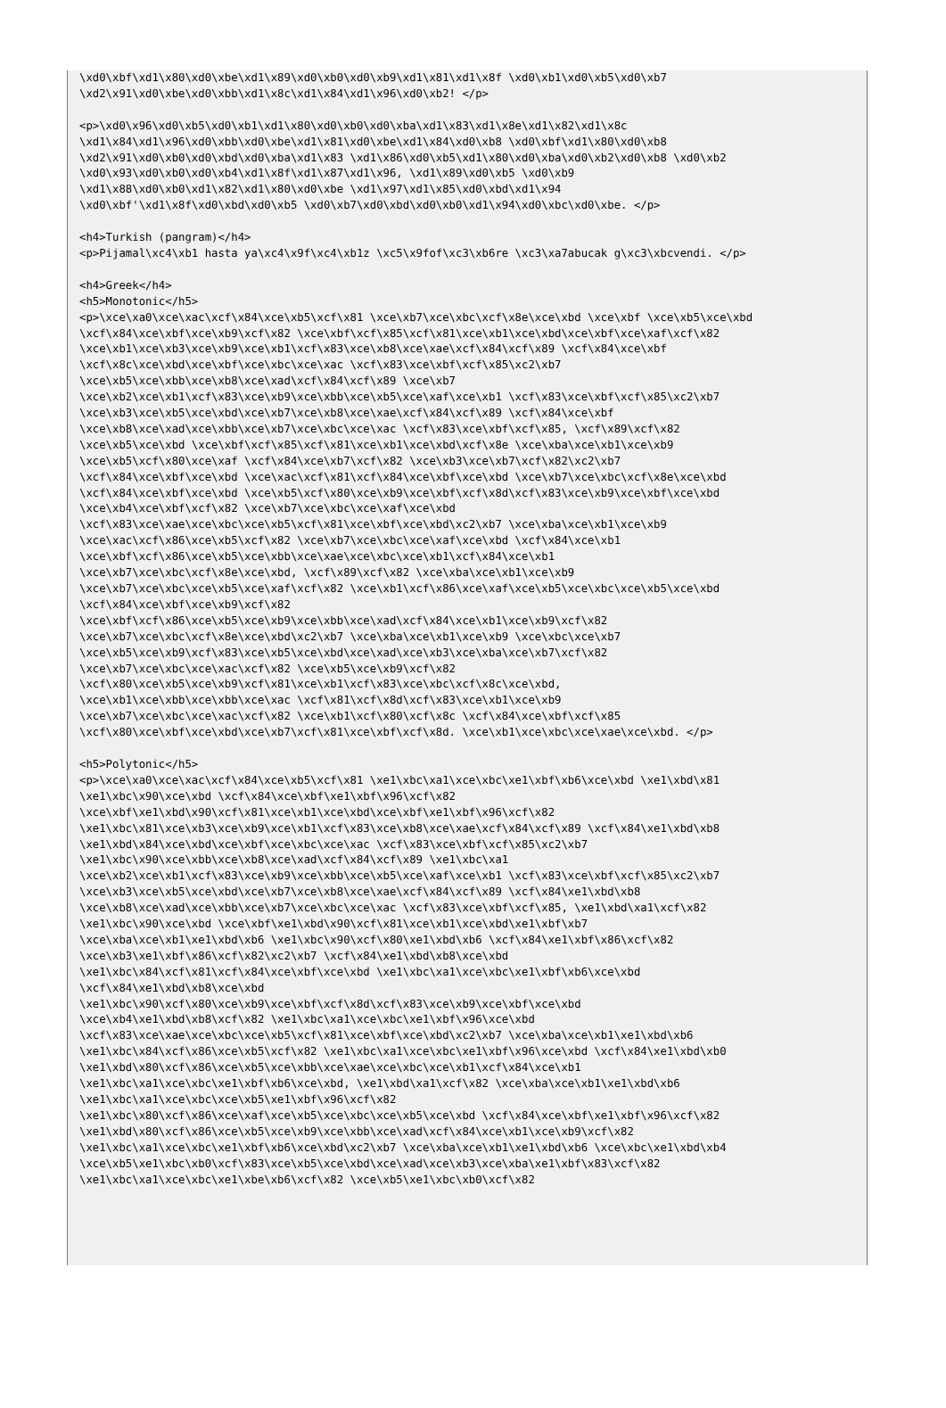\xd0\xbf\xd1\x80\xd0\xbe\xd1\x89\xd0\xb0\xd0\xb9\xd1\x81\xd1\x8f \xd0\xb1\xd0\xb5\xd0\xb7
\xd2\x91\xd0\xbe\xd0\xbb\xd1\x8c\xd1\x84\xd1\x96\xd0\xb2! </p>

<p>\xd0\x96\xd0\xb5\xd0\xb1\xd1\x80\xd0\xb0\xd0\xba\xd1\x83\xd1\x8e\xd1\x82\xd1\x8c
\xd1\x84\xd1\x96\xd0\xbb\xd0\xbe\xd1\x81\xd0\xbe\xd1\x84\xd0\xb8 \xd0\xbf\xd1\x80\xd0\xb8
\xd2\x91\xd0\xb0\xd0\xbd\xd0\xba\xd1\x83 \xd1\x86\xd0\xb5\xd1\x80\xd0\xba\xd0\xb2\xd0\xb8 \xd0\xb2
\xd0\x93\xd0\xb0\xd0\xb4\xd1\x8f\xd1\x87\xd1\x96, \xd1\x89\xd0\xb5 \xd0\xb9
\xd1\x88\xd0\xb0\xd1\x82\xd1\x80\xd0\xbe \xd1\x97\xd1\x85\xd0\xbd\xd1\x94
\xd0\xbf'\xd1\x8f\xd0\xbd\xd0\xb5 \xd0\xb7\xd0\xbd\xd0\xb0\xd1\x94\xd0\xbc\xd0\xbe. </p>

<h4>Turkish (pangram)</h4>
<p>Pijamal\xc4\xb1 hasta ya\xc4\x9f\xc4\xb1z \xc5\x9fof\xc3\xb6re \xc3\xa7abucak g\xc3\xbcvendi. </p>

<h4>Greek</h4>
<h5>Monotonic</h5>
<p>\xce\xa0\xce\xac\xcf\x84\xce\xb5\xcf\x81 \xce\xb7\xce\xbc\xcf\x8e\xce\xbd \xce\xbf \xce\xb5\xce\xbd
\xcf\x84\xce\xbf\xce\xb9\xcf\x82 \xce\xbf\xcf\x85\xcf\x81\xce\xb1\xce\xbd\xce\xbf\xce\xaf\xcf\x82
\xce\xb1\xce\xb3\xce\xb9\xce\xb1\xcf\x83\xce\xb8\xce\xae\xcf\x84\xcf\x89 \xcf\x84\xce\xbf
\xcf\x8c\xce\xbd\xce\xbf\xce\xbc\xce\xac \xcf\x83\xce\xbf\xcf\x85\xc2\xb7
\xce\xb5\xce\xbb\xce\xb8\xce\xad\xcf\x84\xcf\x89 \xce\xb7
\xce\xb2\xce\xb1\xcf\x83\xce\xb9\xce\xbb\xce\xb5\xce\xaf\xce\xb1 \xcf\x83\xce\xbf\xcf\x85\xc2\xb7
\xce\xb3\xce\xb5\xce\xbd\xce\xb7\xce\xb8\xce\xae\xcf\x84\xcf\x89 \xcf\x84\xce\xbf
\xce\xb8\xce\xad\xce\xbb\xce\xb7\xce\xbc\xce\xac \xcf\x83\xce\xbf\xcf\x85, \xcf\x89\xcf\x82
\xce\xb5\xce\xbd \xce\xbf\xcf\x85\xcf\x81\xce\xb1\xce\xbd\xcf\x8e \xce\xba\xce\xb1\xce\xb9
\xce\xb5\xcf\x80\xce\xaf \xcf\x84\xce\xb7\xcf\x82 \xce\xb3\xce\xb7\xcf\x82\xc2\xb7
\xcf\x84\xce\xbf\xce\xbd \xce\xac\xcf\x81\xcf\x84\xce\xbf\xce\xbd \xce\xb7\xce\xbc\xcf\x8e\xce\xbd
\xcf\x84\xce\xbf\xce\xbd \xce\xb5\xcf\x80\xce\xb9\xce\xbf\xcf\x8d\xcf\x83\xce\xb9\xce\xbf\xce\xbd
\xce\xb4\xce\xbf\xcf\x82 \xce\xb7\xce\xbc\xce\xaf\xce\xbd
\xcf\x83\xce\xae\xce\xbc\xce\xb5\xcf\x81\xce\xbf\xce\xbd\xc2\xb7 \xce\xba\xce\xb1\xce\xb9
\xce\xac\xcf\x86\xce\xb5\xcf\x82 \xce\xb7\xce\xbc\xce\xaf\xce\xbd \xcf\x84\xce\xb1
\xce\xbf\xcf\x86\xce\xb5\xce\xbb\xce\xae\xce\xbc\xce\xb1\xcf\x84\xce\xb1
\xce\xb7\xce\xbc\xcf\x8e\xce\xbd, \xcf\x89\xcf\x82 \xce\xba\xce\xb1\xce\xb9
\xce\xb7\xce\xbc\xce\xb5\xce\xaf\xcf\x82 \xce\xb1\xcf\x86\xce\xaf\xce\xb5\xce\xbc\xce\xb5\xce\xbd
\xcf\x84\xce\xbf\xce\xb9\xcf\x82
\xce\xbf\xcf\x86\xce\xb5\xce\xb9\xce\xbb\xce\xad\xcf\x84\xce\xb1\xce\xb9\xcf\x82
\xce\xb7\xce\xbc\xcf\x8e\xce\xbd\xc2\xb7 \xce\xba\xce\xb1\xce\xb9 \xce\xbc\xce\xb7
\xce\xb5\xce\xb9\xcf\x83\xce\xb5\xce\xbd\xce\xad\xce\xb3\xce\xba\xce\xb7\xcf\x82
\xce\xb7\xce\xbc\xce\xac\xcf\x82 \xce\xb5\xce\xb9\xcf\x82
\xcf\x80\xce\xb5\xce\xb9\xcf\x81\xce\xb1\xcf\x83\xce\xbc\xcf\x8c\xce\xbd,
\xce\xb1\xce\xbb\xce\xbb\xce\xac \xcf\x81\xcf\x8d\xcf\x83\xce\xb1\xce\xb9
\xce\xb7\xce\xbc\xce\xac\xcf\x82 \xce\xb1\xcf\x80\xcf\x8c \xcf\x84\xce\xbf\xcf\x85
\xcf\x80\xce\xbf\xce\xbd\xce\xb7\xcf\x81\xce\xbf\xcf\x8d. \xce\xb1\xce\xbc\xce\xae\xce\xbd. </p>

<h5>Polytonic</h5>
<p>\xce\xa0\xce\xac\xcf\x84\xce\xb5\xcf\x81 \xe1\xbc\xa1\xce\xbc\xe1\xbf\xb6\xce\xbd \xe1\xbd\x81
\xe1\xbc\x90\xce\xbd \xcf\x84\xce\xbf\xe1\xbf\x96\xcf\x82
\xce\xbf\xe1\xbd\x90\xcf\x81\xce\xb1\xce\xbd\xce\xbf\xe1\xbf\x96\xcf\x82
\xe1\xbc\x81\xce\xb3\xce\xb9\xce\xb1\xcf\x83\xce\xb8\xce\xae\xcf\x84\xcf\x89 \xcf\x84\xe1\xbd\xb8
\xe1\xbd\x84\xce\xbd\xce\xbf\xce\xbc\xce\xac \xcf\x83\xce\xbf\xcf\x85\xc2\xb7
\xe1\xbc\x90\xce\xbb\xce\xb8\xce\xad\xcf\x84\xcf\x89 \xe1\xbc\xa1
\xce\xb2\xce\xb1\xcf\x83\xce\xb9\xce\xbb\xce\xb5\xce\xaf\xce\xb1 \xcf\x83\xce\xbf\xcf\x85\xc2\xb7
\xce\xb3\xce\xb5\xce\xbd\xce\xb7\xce\xb8\xce\xae\xcf\x84\xcf\x89 \xcf\x84\xe1\xbd\xb8
\xce\xb8\xce\xad\xce\xbb\xce\xb7\xce\xbc\xce\xac \xcf\x83\xce\xbf\xcf\x85, \xe1\xbd\xa1\xcf\x82
\xe1\xbc\x90\xce\xbd \xce\xbf\xe1\xbd\x90\xcf\x81\xce\xb1\xce\xbd\xe1\xbf\xb7
\xce\xba\xce\xb1\xe1\xbd\xb6 \xe1\xbc\x90\xcf\x80\xe1\xbd\xb6 \xcf\x84\xe1\xbf\x86\xcf\x82
\xce\xb3\xe1\xbf\x86\xcf\x82\xc2\xb7 \xcf\x84\xe1\xbd\xb8\xce\xbd
\xe1\xbc\x84\xcf\x81\xcf\x84\xce\xbf\xce\xbd \xe1\xbc\xa1\xce\xbc\xe1\xbf\xb6\xce\xbd
\xcf\x84\xe1\xbd\xb8\xce\xbd
\xe1\xbc\x90\xcf\x80\xce\xb9\xce\xbf\xcf\x8d\xcf\x83\xce\xb9\xce\xbf\xce\xbd
\xce\xb4\xe1\xbd\xb8\xcf\x82 \xe1\xbc\xa1\xce\xbc\xe1\xbf\x96\xce\xbd
\xcf\x83\xce\xae\xce\xbc\xce\xb5\xcf\x81\xce\xbf\xce\xbd\xc2\xb7 \xce\xba\xce\xb1\xe1\xbd\xb6
\xe1\xbc\x84\xcf\x86\xce\xb5\xcf\x82 \xe1\xbc\xa1\xce\xbc\xe1\xbf\x96\xce\xbd \xcf\x84\xe1\xbd\xb0
\xe1\xbd\x80\xcf\x86\xce\xb5\xce\xbb\xce\xae\xce\xbc\xce\xb1\xcf\x84\xce\xb1
\xe1\xbc\xa1\xce\xbc\xe1\xbf\xb6\xce\xbd, \xe1\xbd\xa1\xcf\x82 \xce\xba\xce\xb1\xe1\xbd\xb6
\xe1\xbc\xa1\xce\xbc\xce\xb5\xe1\xbf\x96\xcf\x82
\xe1\xbc\x80\xcf\x86\xce\xaf\xce\xb5\xce\xbc\xce\xb5\xce\xbd \xcf\x84\xce\xbf\xe1\xbf\x96\xcf\x82
\xe1\xbd\x80\xcf\x86\xce\xb5\xce\xb9\xce\xbb\xce\xad\xcf\x84\xce\xb1\xce\xb9\xcf\x82
\xe1\xbc\xa1\xce\xbc\xe1\xbf\xb6\xce\xbd\xc2\xb7 \xce\xba\xce\xb1\xe1\xbd\xb6 \xce\xbc\xe1\xbd\xb4
\xce\xb5\xe1\xbc\xb0\xcf\x83\xce\xb5\xce\xbd\xce\xad\xce\xb3\xce\xba\xe1\xbf\x83\xcf\x82
\xe1\xbc\xa1\xce\xbc\xe1\xbe\xb6\xcf\x82 \xce\xb5\xe1\xbc\xb0\xcf\x82